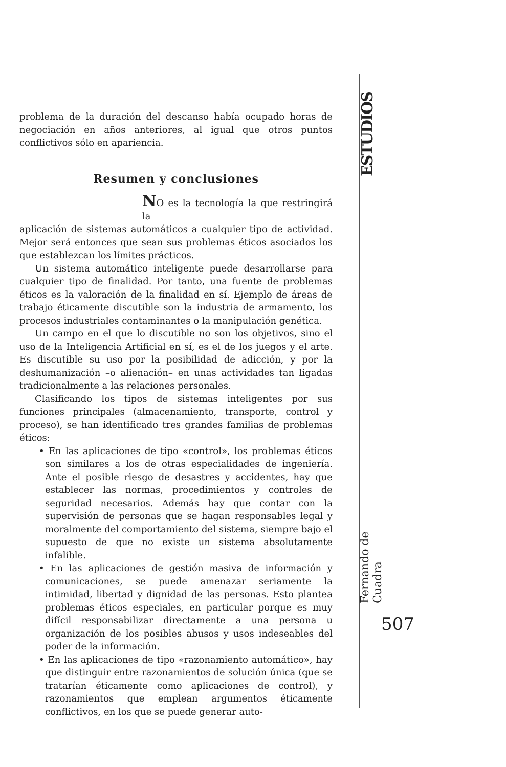ESTUDIOS
problema de la duración del descanso había ocupado horas de negociación en años anteriores, al igual que otros puntos conflictivos sólo en apariencia.
Resumen y conclusiones
NO es la tecnología la que restringirá la
aplicación de sistemas automáticos a cualquier tipo de actividad. Mejor será entonces que sean sus problemas éticos asociados los que establezcan los límites prácticos.
Un sistema automático inteligente puede desarrollarse para cualquier tipo de finalidad. Por tanto, una fuente de problemas éticos es la valoración de la finalidad en sí. Ejemplo de áreas de trabajo éticamente discutible son la industria de armamento, los procesos industriales contaminantes o la manipulación genética.
Un campo en el que lo discutible no son los objetivos, sino el uso de la Inteligencia Artificial en sí, es el de los juegos y el arte. Es discutible su uso por la posibilidad de adicción, y por la deshumanización –o alienación– en unas actividades tan ligadas tradicionalmente a las relaciones personales.
Clasificando los tipos de sistemas inteligentes por sus funciones principales (almacenamiento, transporte, control y proceso), se han identificado tres grandes familias de problemas éticos:
• En las aplicaciones de tipo «control», los problemas éticos son similares a los de otras especialidades de ingeniería. Ante el posible riesgo de desastres y accidentes, hay que establecer las normas, procedimientos y controles de seguridad necesarios. Además hay que contar con la supervisión de personas que se hagan responsables legal y moralmente del comportamiento del sistema, siempre bajo el supuesto de que no existe un sistema absolutamente infalible.
• En las aplicaciones de gestión masiva de información y comunicaciones, se puede amenazar seriamente la intimidad, libertad y dignidad de las personas. Esto plantea problemas éticos especiales, en particular porque es muy difícil responsabilizar directamente a una persona u organización de los posibles abusos y usos indeseables del poder de la información.
• En las aplicaciones de tipo «razonamiento automático», hay que distinguir entre razonamientos de solución única (que se tratarían éticamente como aplicaciones de control), y razonamientos que emplean argumentos éticamente conflictivos, en los que se puede generar auto-
Fernando de Cuadra
507